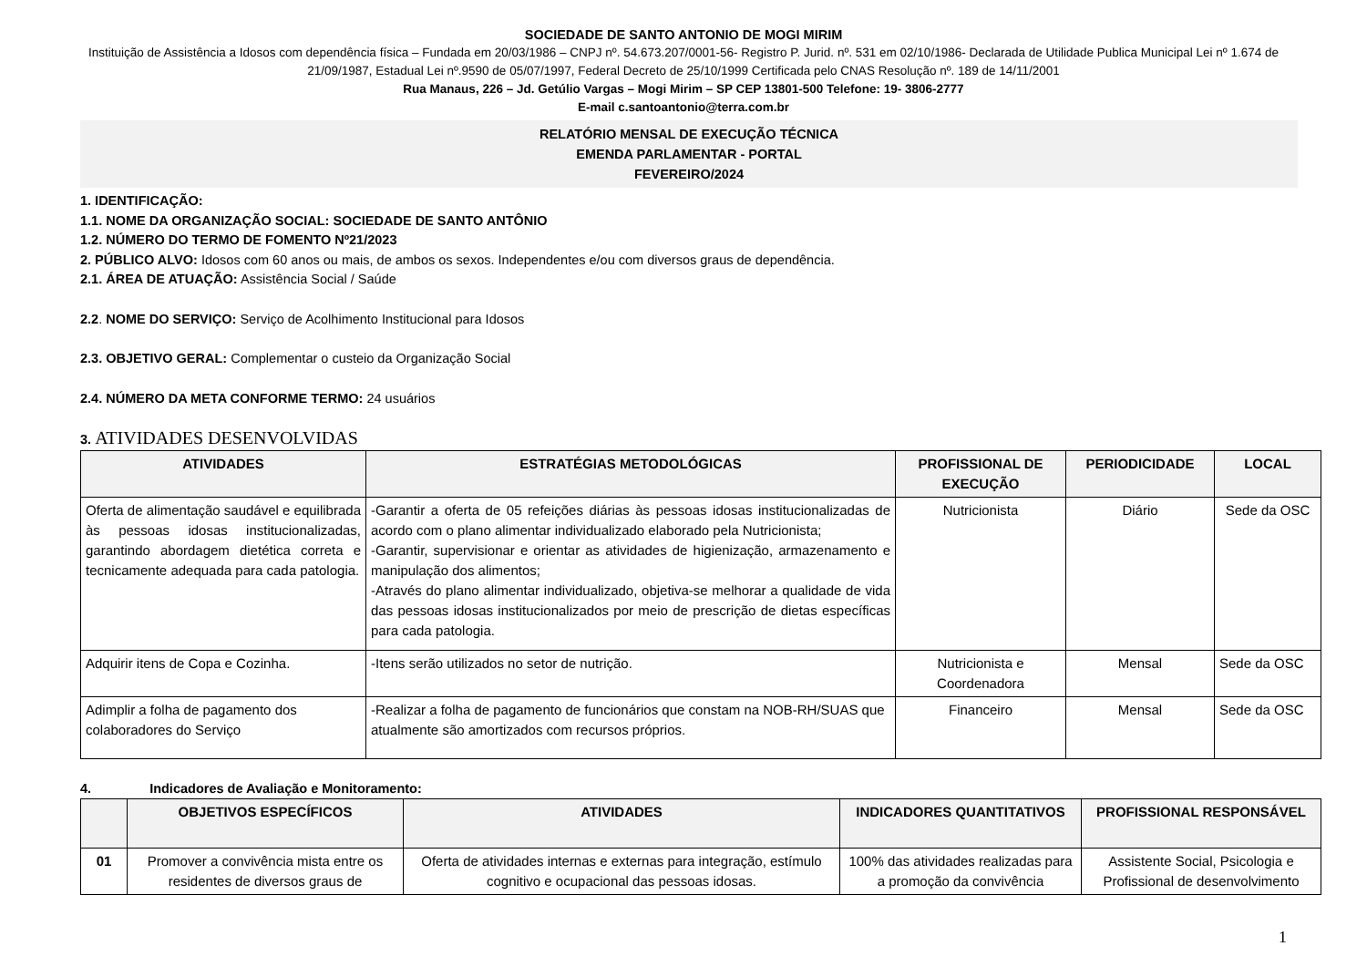SOCIEDADE DE SANTO ANTONIO DE MOGI MIRIM
Instituição de Assistência a Idosos com dependência física – Fundada em 20/03/1986 – CNPJ nº. 54.673.207/0001-56- Registro P. Jurid. nº. 531 em 02/10/1986- Declarada de Utilidade Publica Municipal Lei nº 1.674 de 21/09/1987, Estadual Lei nº.9590 de 05/07/1997, Federal Decreto de 25/10/1999 Certificada pelo CNAS Resolução nº. 189 de 14/11/2001
Rua Manaus, 226 – Jd. Getúlio Vargas – Mogi Mirim – SP CEP 13801-500 Telefone: 19- 3806-2777
E-mail c.santoantonio@terra.com.br
RELATÓRIO MENSAL DE EXECUÇÃO TÉCNICA
EMENDA PARLAMENTAR - PORTAL
FEVEREIRO/2024
1. IDENTIFICAÇÃO:
1.1. NOME DA ORGANIZAÇÃO SOCIAL: SOCIEDADE DE SANTO ANTÔNIO
1.2. NÚMERO DO TERMO DE FOMENTO Nº21/2023
2. PÚBLICO ALVO: Idosos com 60 anos ou mais, de ambos os sexos. Independentes e/ou com diversos graus de dependência.
2.1. ÁREA DE ATUAÇÃO: Assistência Social / Saúde
2.2. NOME DO SERVIÇO: Serviço de Acolhimento Institucional para Idosos
2.3. OBJETIVO GERAL: Complementar o custeio da Organização Social
2.4. NÚMERO DA META CONFORME TERMO: 24 usuários
3. ATIVIDADES DESENVOLVIDAS
| ATIVIDADES | ESTRATÉGIAS METODOLÓGICAS | PROFISSIONAL DE EXECUÇÃO | PERIODICIDADE | LOCAL |
| --- | --- | --- | --- | --- |
| Oferta de alimentação saudável e equilibrada às pessoas idosas institucionalizadas, garantindo abordagem dietética correta e tecnicamente adequada para cada patologia. | -Garantir a oferta de 05 refeições diárias às pessoas idosas institucionalizadas de acordo com o plano alimentar individualizado elaborado pela Nutricionista; -Garantir, supervisionar e orientar as atividades de higienização, armazenamento e manipulação dos alimentos; -Através do plano alimentar individualizado, objetiva-se melhorar a qualidade de vida das pessoas idosas institucionalizados por meio de prescrição de dietas específicas para cada patologia. | Nutricionista | Diário | Sede da OSC |
| Adquirir itens de Copa e Cozinha. | -Itens serão utilizados no setor de nutrição. | Nutricionista e Coordenadora | Mensal | Sede da OSC |
| Adimplir a folha de pagamento dos colaboradores do Serviço | -Realizar a folha de pagamento de funcionários que constam na NOB-RH/SUAS que atualmente são amortizados com recursos próprios. | Financeiro | Mensal | Sede da OSC |
4. Indicadores de Avaliação e Monitoramento:
| | OBJETIVOS ESPECÍFICOS | ATIVIDADES | INDICADORES QUANTITATIVOS | PROFISSIONAL RESPONSÁVEL |
| --- | --- | --- | --- | --- |
| 01 | Promover a convivência mista entre os residentes de diversos graus de | Oferta de atividades internas e externas para integração, estímulo cognitivo e ocupacional das pessoas idosas. | 100% das atividades realizadas para a promoção da convivência | Assistente Social, Psicologia e Profissional de desenvolvimento |
1